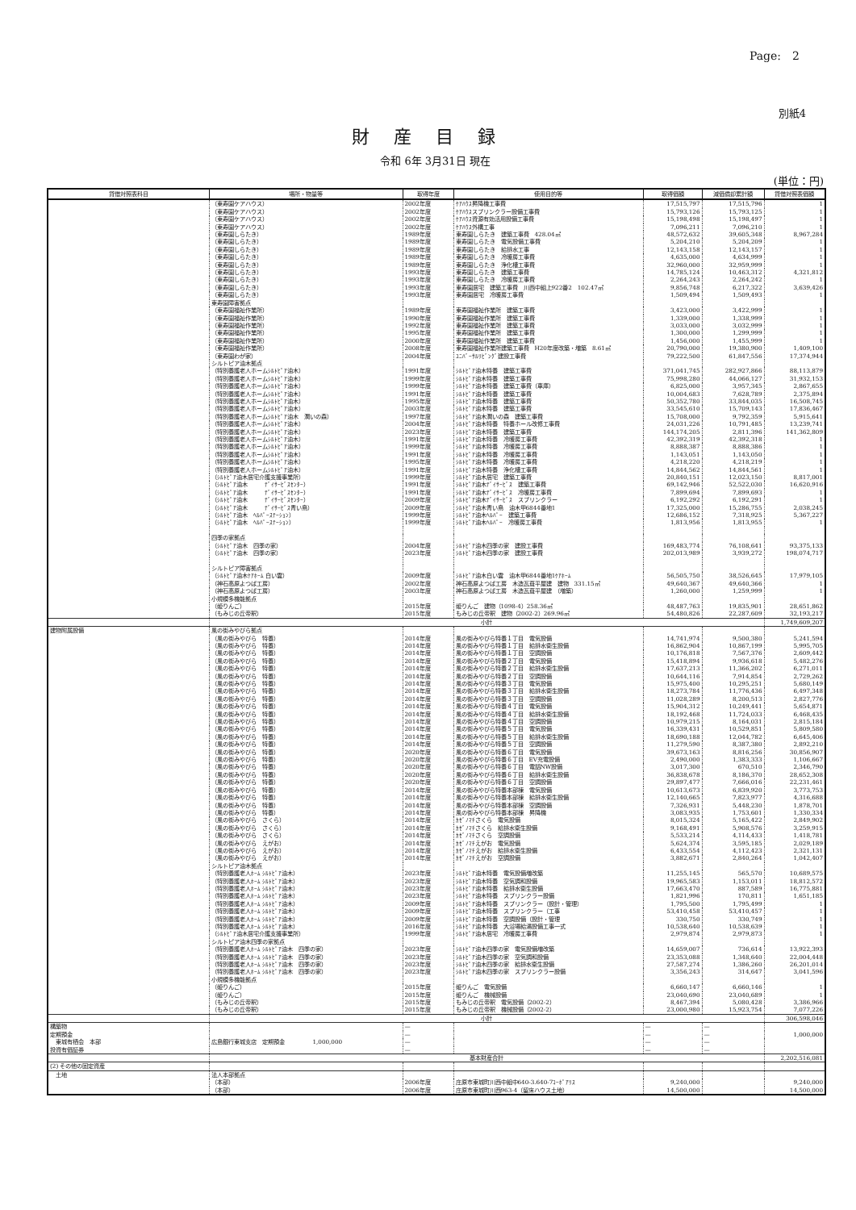Page:　2
別紙4
財産目録
令和 6年 3月31日 現在
(単位：円)
| 貸借対照表科目 | 場所・物量等 | 取得年度 | 使用目的等 | 取得価額 | 減価償却累計額 | 貸借対照表価額 |
| --- | --- | --- | --- | --- | --- | --- |
| | （東寿園ケアハウス） | 2002年度 | ｹｱﾊｳｽ昇降機工事費 | 17,515,797 | 17,515,796 | 1 |
| | （東寿園ケアハウス） | 2002年度 | ｹｱﾊｳｽスプリンクラー設備工事費 | 15,793,126 | 15,793,125 | 1 |
| | （東寿園ケアハウス） | 2002年度 | ｹｱﾊｳｽ資源有効活用設備工事費 | 15,198,498 | 15,198,497 | 1 |
| | （東寿園ケアハウス） | 2002年度 | ｹｱﾊｳｽ外構工事 | 7,096,211 | 7,096,210 | 1 |
| | （東寿園しらたき） | 1989年度 | 東寿園しらたき 建築工事費 428.04㎡ | 48,572,632 | 39,605,348 | 8,967,284 |
| | （東寿園しらたき） | 1989年度 | 東寿園しらたき 電気設備工事費 | 5,204,210 | 5,204,209 | 1 |
| | （東寿園しらたき） | 1989年度 | 東寿園しらたき 給排水工事 | 12,143,158 | 12,143,157 | 1 |
| | （東寿園しらたき） | 1989年度 | 東寿園しらたき 冷暖房工事費 | 4,635,000 | 4,634,999 | 1 |
| | （東寿園しらたき） | 1989年度 | 東寿園しらたき 浄化槽工事費 | 32,960,000 | 32,959,999 | 1 |
| | （東寿園しらたき） | 1993年度 | 東寿園しらたき 建築工事費 | 14,785,124 | 10,463,312 | 4,321,812 |
| | （東寿園しらたき） | 1993年度 | 東寿園しらたき 冷暖房工事費 | 2,264,243 | 2,264,242 | 1 |
| | （東寿園しらたき） | 1993年度 | 東寿園居宅 建築工事費 川西中組上922番2 102.47㎡ | 9,856,748 | 6,217,322 | 3,639,426 |
| | （東寿園しらたき） | 1993年度 | 東寿園居宅 冷暖房工事費 | 1,509,494 | 1,509,493 | 1 |
| | 東寿園障害拠点 | | | | | |
| | （東寿園福祉作業所） | 1989年度 | 東寿園福祉作業所 建築工事費 | 3,423,000 | 3,422,999 | 1 |
| | （東寿園福祉作業所） | 1990年度 | 東寿園福祉作業所 建築工事費 | 1,339,000 | 1,338,999 | 1 |
| | （東寿園福祉作業所） | 1992年度 | 東寿園福祉作業所 建築工事費 | 3,033,000 | 3,032,999 | 1 |
| | （東寿園福祉作業所） | 1995年度 | 東寿園福祉作業所 建築工事費 | 1,300,000 | 1,299,999 | 1 |
| | （東寿園福祉作業所） | 2000年度 | 東寿園福祉作業所 建築工事費 | 1,456,000 | 1,455,999 | 1 |
| | （東寿園福祉作業所） | 2008年度 | 東寿園福祉作業所建築工事費 H20年度改築・増築 8.61㎡ | 20,790,000 | 19,380,900 | 1,409,100 |
| | （東寿園わが家） | 2004年度 | ﾕﾆﾊﾞｰｻﾙﾘﾋﾞﾝｸﾞ建設工事費 | 79,222,500 | 61,847,556 | 17,374,944 |
| | シルトピア油木拠点 | | | | | |
| | （特別養護老人ホームｼﾙﾄﾋﾟｱ油木） | 1991年度 | ｼﾙﾄﾋﾟｱ油木特養 建築工事費 | 371,041,745 | 282,927,866 | 88,113,879 |
| | （特別養護老人ホームｼﾙﾄﾋﾟｱ油木） | 1999年度 | ｼﾙﾄﾋﾟｱ油木特養 建築工事費 | 75,998,280 | 44,066,127 | 31,932,153 |
| | （特別養護老人ホームｼﾙﾄﾋﾟｱ油木） | 1999年度 | ｼﾙﾄﾋﾟｱ油木特養 建築工事費（車庫） | 6,825,000 | 3,957,345 | 2,867,655 |
| | （特別養護老人ホームｼﾙﾄﾋﾟｱ油木） | 1991年度 | ｼﾙﾄﾋﾟｱ油木特養 建築工事費 | 10,004,683 | 7,628,789 | 2,375,894 |
| | （特別養護老人ホームｼﾙﾄﾋﾟｱ油木） | 1995年度 | ｼﾙﾄﾋﾟｱ油木特養 建築工事費 | 50,352,780 | 33,844,035 | 16,508,745 |
| | （特別養護老人ホームｼﾙﾄﾋﾟｱ油木） | 2003年度 | ｼﾙﾄﾋﾟｱ油木特養 建築工事費 | 33,545,610 | 15,709,143 | 17,836,467 |
| | （特別養護老人ホームｼﾙﾄﾋﾟｱ油木 潤いの森） | 1997年度 | ｼﾙﾄﾋﾟｱ油木潤いの森 建築工事費 | 15,708,000 | 9,792,359 | 5,915,641 |
| | （特別養護老人ホームｼﾙﾄﾋﾟｱ油木） | 2004年度 | ｼﾙﾄﾋﾟｱ油木特養 特養ホール改修工事費 | 24,031,226 | 10,791,485 | 13,239,741 |
| | （特別養護老人ホームｼﾙﾄﾋﾟｱ油木） | 2023年度 | ｼﾙﾄﾋﾟｱ油木特養 建築工事費 | 144,174,205 | 2,811,396 | 141,362,809 |
| | （特別養護老人ホームｼﾙﾄﾋﾟｱ油木） | 1991年度 | ｼﾙﾄﾋﾟｱ油木特養 冷暖房工事費 | 42,392,319 | 42,392,318 | 1 |
| | （特別養護老人ホームｼﾙﾄﾋﾟｱ油木） | 1999年度 | ｼﾙﾄﾋﾟｱ油木特養 冷暖房工事費 | 8,888,387 | 8,888,386 | 1 |
| | （特別養護老人ホームｼﾙﾄﾋﾟｱ油木） | 1991年度 | ｼﾙﾄﾋﾟｱ油木特養 冷暖房工事費 | 1,143,051 | 1,143,050 | 1 |
| | （特別養護老人ホームｼﾙﾄﾋﾟｱ油木） | 1995年度 | ｼﾙﾄﾋﾟｱ油木特養 冷暖房工事費 | 4,218,220 | 4,218,219 | 1 |
| | （特別養護老人ホームｼﾙﾄﾋﾟｱ油木） | 1991年度 | ｼﾙﾄﾋﾟｱ油木特養 浄化槽工事費 | 14,844,562 | 14,844,561 | 1 |
| | （ｼﾙﾄﾋﾟｱ油木居宅介護支援事業所） | 1999年度 | ｼﾙﾄﾋﾟｱ油木居宅 建築工事費 | 20,840,151 | 12,023,150 | 8,817,001 |
| | （ｼﾙﾄﾋﾟｱ油木 ﾃﾞｲｻｰﾋﾞｽｾﾝﾀｰ） | 1991年度 | ｼﾙﾄﾋﾟｱ油木ﾃﾞｲｻｰﾋﾞｽ 建築工事費 | 69,142,946 | 52,522,030 | 16,620,916 |
| | （ｼﾙﾄﾋﾟｱ油木 ﾃﾞｲｻｰﾋﾞｽｾﾝﾀｰ） | 1991年度 | ｼﾙﾄﾋﾟｱ油木ﾃﾞｲｻｰﾋﾞｽ 冷暖房工事費 | 7,899,694 | 7,899,693 | 1 |
| | （ｼﾙﾄﾋﾟｱ油木 ﾃﾞｲｻｰﾋﾞｽｾﾝﾀｰ） | 2009年度 | ｼﾙﾄﾋﾟｱ油木ﾃﾞｲｻｰﾋﾞｽ スプリンクラー | 6,192,292 | 6,192,291 | 1 |
| | （ｼﾙﾄﾋﾟｱ油木 ﾃﾞｲｻｰﾋﾞｽ青い鳥） | 2009年度 | ｼﾙﾄﾋﾟｱ油木青い鳥 油木甲6844番地1 | 17,325,000 | 15,286,755 | 2,038,245 |
| | （ｼﾙﾄﾋﾟｱ油木 ﾍﾙﾊﾟｰｽﾃｰｼｮﾝ） | 1999年度 | ｼﾙﾄﾋﾟｱ油木ﾍﾙﾊﾟｰ 建築工事費 | 12,686,152 | 7,318,925 | 5,367,227 |
| | （ｼﾙﾄﾋﾟｱ油木 ﾍﾙﾊﾟｰｽﾃｰｼｮﾝ） | 1999年度 | ｼﾙﾄﾋﾟｱ油木ﾍﾙﾊﾟｰ 冷暖房工事費 | 1,813,956 | 1,813,955 | 1 |
| | 四季の家拠点 | | | | | |
| | （ｼﾙﾄﾋﾟｱ油木 四季の家） | 2004年度 | ｼﾙﾄﾋﾟｱ油木四季の家 建設工事費 | 169,483,774 | 76,108,641 | 93,375,133 |
| | （ｼﾙﾄﾋﾟｱ油木 四季の家） | 2023年度 | ｼﾙﾄﾋﾟｱ油木四季の家 建設工事費 | 202,013,989 | 3,939,272 | 198,074,717 |
| | シルトピア障害拠点 | | | | | |
| | （ｼﾙﾄﾋﾟｱ油木ｹｱﾎｰﾑ 白い雲） | 2009年度 | ｼﾙﾄﾋﾟｱ油木白い雲 油木甲6844番地1ｹｱﾎｰﾑ | 56,505,750 | 38,526,645 | 17,979,105 |
| | （神石高原よつば工房） | 2002年度 | 神石高原よつば工房 木造瓦葺平屋建 建物 331.15㎡ | 49,640,367 | 49,640,366 | 1 |
| | （神石高原よつば工房） | 2003年度 | 神石高原よつば工房 木造瓦葺平屋建 （増築） | 1,260,000 | 1,259,999 | 1 |
| | 小規模多機能拠点 | | | | | |
| | （姫りんご） | 2015年度 | 姫りんご 建物（1098-4）258.36㎡ | 48,487,763 | 19,835,901 | 28,651,862 |
| | （もみじの丘帝釈） | 2015年度 | もみじの丘帝釈 建物（2002-2）269.96㎡ | 54,480,826 | 22,287,609 | 32,193,217 |
| | 小計 | | | | | 1,749,609,207 |
| 建物附属設備 | 風の街みやびら拠点 | | | | | |
| | （風の街みやびら 特養） | 2014年度 | 風の街みやびら特養１丁目 電気設備 | 14,741,974 | 9,500,380 | 5,241,594 |
| | （風の街みやびら 特養） | 2014年度 | 風の街みやびら特養１丁目 給排水衛生設備 | 16,862,904 | 10,867,199 | 5,995,705 |
| | （風の街みやびら 特養） | 2014年度 | 風の街みやびら特養１丁目 空調設備 | 10,176,818 | 7,567,376 | 2,609,442 |
| | （風の街みやびら 特養） | 2014年度 | 風の街みやびら特養２丁目 電気設備 | 15,418,894 | 9,936,618 | 5,482,276 |
| | （風の街みやびら 特養） | 2014年度 | 風の街みやびら特養２丁目 給排水衛生設備 | 17,637,213 | 11,366,202 | 6,271,011 |
| | （風の街みやびら 特養） | 2014年度 | 風の街みやびら特養２丁目 空調設備 | 10,644,116 | 7,914,854 | 2,729,262 |
| | （風の街みやびら 特養） | 2014年度 | 風の街みやびら特養３丁目 電気設備 | 15,975,400 | 10,295,251 | 5,680,149 |
| | （風の街みやびら 特養） | 2014年度 | 風の街みやびら特養３丁目 給排水衛生設備 | 18,273,784 | 11,776,436 | 6,497,348 |
| | （風の街みやびら 特養） | 2014年度 | 風の街みやびら特養３丁目 空調設備 | 11,028,289 | 8,200,513 | 2,827,776 |
| | （風の街みやびら 特養） | 2014年度 | 風の街みやびら特養４丁目 電気設備 | 15,904,312 | 10,249,441 | 5,654,871 |
| | （風の街みやびら 特養） | 2014年度 | 風の街みやびら特養４丁目 給排水衛生設備 | 18,192,468 | 11,724,033 | 6,468,435 |
| | （風の街みやびら 特養） | 2014年度 | 風の街みやびら特養４丁目 空調設備 | 10,979,215 | 8,164,031 | 2,815,184 |
| | （風の街みやびら 特養） | 2014年度 | 風の街みやびら特養５丁目 電気設備 | 16,339,431 | 10,529,851 | 5,809,580 |
| | （風の街みやびら 特養） | 2014年度 | 風の街みやびら特養５丁目 給排水衛生設備 | 18,690,188 | 12,044,782 | 6,645,406 |
| | （風の街みやびら 特養） | 2014年度 | 風の街みやびら特養５丁目 空調設備 | 11,279,590 | 8,387,380 | 2,892,210 |
| | （風の街みやびら 特養） | 2020年度 | 風の街みやびら特養６丁目 電気設備 | 39,673,163 | 8,816,256 | 30,856,907 |
| | （風の街みやびら 特養） | 2020年度 | 風の街みやびら特養６丁目 EV充電設備 | 2,490,000 | 1,383,333 | 1,106,667 |
| | （風の街みやびら 特養） | 2020年度 | 風の街みやびら特養６丁目 電話NW設備 | 3,017,300 | 670,510 | 2,346,790 |
| | （風の街みやびら 特養） | 2020年度 | 風の街みやびら特養６丁目 給排水衛生設備 | 36,838,678 | 8,186,370 | 28,652,308 |
| | （風の街みやびら 特養） | 2020年度 | 風の街みやびら特養６丁目 空調設備 | 29,897,477 | 7,666,016 | 22,231,461 |
| | （風の街みやびら 特養） | 2014年度 | 風の街みやびら特養本部棟 電気設備 | 10,613,673 | 6,839,920 | 3,773,753 |
| | （風の街みやびら 特養） | 2014年度 | 風の街みやびら特養本部棟 給排水衛生設備 | 12,140,665 | 7,823,977 | 4,316,688 |
| | （風の街みやびら 特養） | 2014年度 | 風の街みやびら特養本部棟 空調設備 | 7,326,931 | 5,448,230 | 1,878,701 |
| | （風の街みやびら 特養） | 2014年度 | 風の街みやびら特養本部棟 昇降機 | 3,083,935 | 1,753,601 | 1,330,334 |
| | （風の街みやびら さくら） | 2014年度 | ｶｾﾞﾉﾏﾁさくら 電気設備 | 8,015,324 | 5,165,422 | 2,849,902 |
| | （風の街みやびら さくら） | 2014年度 | ｶｾﾞﾉﾏﾁさくら 給排水衛生設備 | 9,168,491 | 5,908,576 | 3,259,915 |
| | （風の街みやびら さくら） | 2014年度 | ｶｾﾞﾉﾏﾁさくら 空調設備 | 5,533,214 | 4,114,433 | 1,418,781 |
| | （風の街みやびら えがお） | 2014年度 | ｶｾﾞﾉﾏﾁえがお 電気設備 | 5,624,374 | 3,595,185 | 2,029,189 |
| | （風の街みやびら えがお） | 2014年度 | ｶｾﾞﾉﾏﾁえがお 給排水衛生設備 | 6,433,554 | 4,112,423 | 2,321,131 |
| | （風の街みやびら えがお） | 2014年度 | ｶｾﾞﾉﾏﾁえがお 空調設備 | 3,882,671 | 2,840,264 | 1,042,407 |
| | シルトピア油木拠点 | | | | | |
| | （特別養護老人ﾎｰﾑ ｼﾙﾄﾋﾟｱ油木） | 2023年度 | ｼﾙﾄﾋﾟｱ油木特養 電気設備増改築 | 11,255,145 | 565,570 | 10,689,575 |
| | （特別養護老人ﾎｰﾑ ｼﾙﾄﾋﾟｱ油木） | 2023年度 | ｼﾙﾄﾋﾟｱ油木特養 空気調和設備 | 19,965,583 | 1,153,011 | 18,812,572 |
| | （特別養護老人ﾎｰﾑ ｼﾙﾄﾋﾟｱ油木） | 2023年度 | ｼﾙﾄﾋﾟｱ油木特養 給排水衛生設備 | 17,663,470 | 887,589 | 16,775,881 |
| | （特別養護老人ﾎｰﾑ ｼﾙﾄﾋﾟｱ油木） | 2023年度 | ｼﾙﾄﾋﾟｱ油木特養 スプリンクラー設備 | 1,821,996 | 170,811 | 1,651,185 |
| | （特別養護老人ﾎｰﾑ ｼﾙﾄﾋﾟｱ油木） | 2009年度 | ｼﾙﾄﾋﾟｱ油木特養 スプリンクラー（設計・管理） | 1,795,500 | 1,795,499 | 1 |
| | （特別養護老人ﾎｰﾑ ｼﾙﾄﾋﾟｱ油木） | 2009年度 | ｼﾙﾄﾋﾟｱ油木特養 スプリンクラー（工事 | 53,410,458 | 53,410,457 | 1 |
| | （特別養護老人ﾎｰﾑ ｼﾙﾄﾋﾟｱ油木） | 2009年度 | ｼﾙﾄﾋﾟｱ油木特養 空調設備（設計・管理 | 330,750 | 330,749 | 1 |
| | （特別養護老人ﾎｰﾑ ｼﾙﾄﾋﾟｱ油木） | 2016年度 | ｼﾙﾄﾋﾟｱ油木特養 大浴場給湯設備工事一式 | 10,538,640 | 10,538,639 | 1 |
| | （ｼﾙﾄﾋﾟｱ油木居宅介護支援事業所） | 1999年度 | ｼﾙﾄﾋﾟｱ油木居宅 冷暖房工事費 | 2,979,874 | 2,979,873 | 1 |
| | シルトピア油木四季の家拠点 | | | | | |
| | （特別養護老人ﾎｰﾑ ｼﾙﾄﾋﾟｱ油木 四季の家） | 2023年度 | ｼﾙﾄﾋﾟｱ油木四季の家 電気設備増改築 | 14,659,007 | 736,614 | 13,922,393 |
| | （特別養護老人ﾎｰﾑ ｼﾙﾄﾋﾟｱ油木 四季の家） | 2023年度 | ｼﾙﾄﾋﾟｱ油木四季の家 空気調和設備 | 23,353,088 | 1,348,640 | 22,004,448 |
| | （特別養護老人ﾎｰﾑ ｼﾙﾄﾋﾟｱ油木 四季の家） | 2023年度 | ｼﾙﾄﾋﾟｱ油木四季の家 給排水衛生設備 | 27,587,274 | 1,386,260 | 26,201,014 |
| | （特別養護老人ﾎｰﾑ ｼﾙﾄﾋﾟｱ油木 四季の家） | 2023年度 | ｼﾙﾄﾋﾟｱ油木四季の家 スプリンクラー設備 | 3,356,243 | 314,647 | 3,041,596 |
| | 小規模多機能拠点 | | | | | |
| | （姫りんご） | 2015年度 | 姫りんご 電気設備 | 6,660,147 | 6,660,146 | 1 |
| | （姫りんご） | 2015年度 | 姫りんご 機械設備 | 23,040,690 | 23,040,689 | 1 |
| | （もみじの丘帝釈） | 2015年度 | もみじの丘帝釈 電気設備（2002-2） | 8,467,394 | 5,080,428 | 3,386,966 |
| | （もみじの丘帝釈） | 2015年度 | もみじの丘帝釈 機械設備（2002-2） | 23,000,980 | 15,923,754 | 7,077,226 |
| | 小計 | | | | | 306,598,046 |
| 構築物 | | — | | — | — | |
| 定期預金 | | — | | — | — | 1,000,000 |
| 東城有栖会 本部 | 広島銀行東城支店 定期預金 1,000,000 | — | | — | — | |
| 投資有価証券 | | — | | — | — | |
| | 基本財産合計 | | | | | 2,202,516,081 |
| (2) その他の固定資産 | | | | | | |
| 土地 | 法人本部拠点 | | | | | |
| | （本部） | 2006年度 | 庄原市東城町川西中組中640-3.640-7ｺｰﾎﾟｱﾘｽ | 9,240,000 | | 9,240,000 |
| | （本部） | 2006年度 | 庄原市東城町川西963-4（留床ハウス土地） | 14,500,000 | | 14,500,000 |